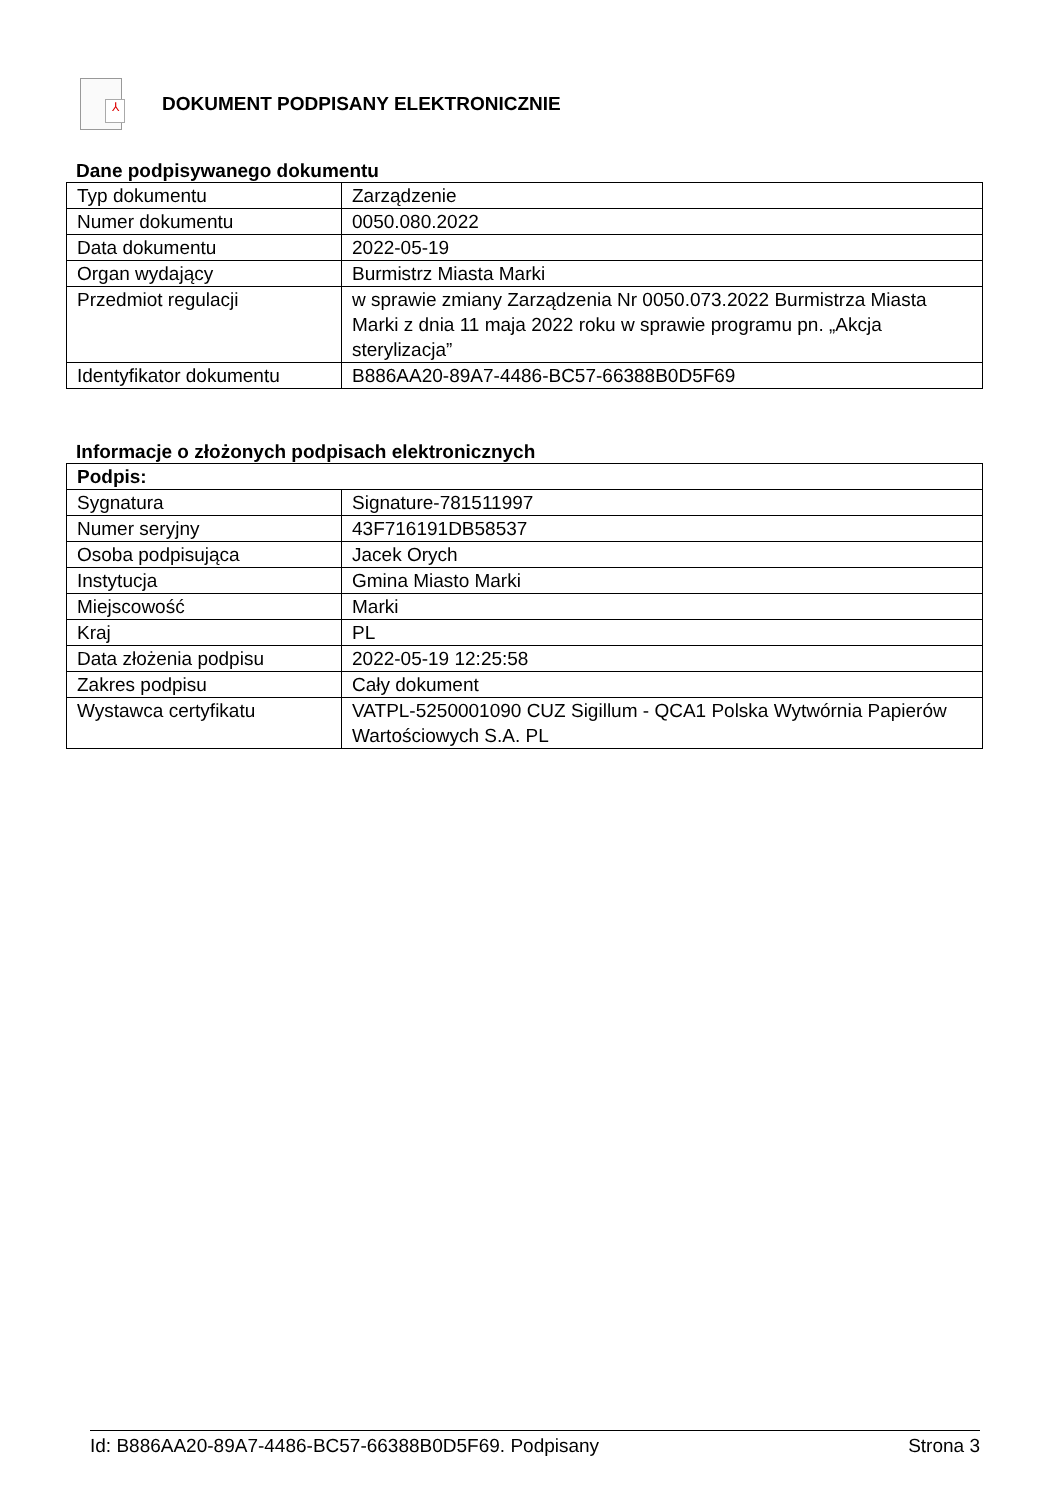⅄
DOKUMENT PODPISANY ELEKTRONICZNIE
Dane podpisywanego dokumentu
| Typ dokumentu | Zarządzenie |
| Numer dokumentu | 0050.080.2022 |
| Data dokumentu | 2022-05-19 |
| Organ wydający | Burmistrz Miasta Marki |
| Przedmiot regulacji | w sprawie zmiany Zarządzenia Nr 0050.073.2022 Burmistrza Miasta Marki z dnia 11 maja 2022 roku w sprawie programu pn. „Akcja sterylizacja” |
| Identyfikator dokumentu | B886AA20-89A7-4486-BC57-66388B0D5F69 |
Informacje o złożonych podpisach elektronicznych
| Podpis: | |
| Sygnatura | Signature-781511997 |
| Numer seryjny | 43F716191DB58537 |
| Osoba podpisująca | Jacek Orych |
| Instytucja | Gmina Miasto Marki |
| Miejscowość | Marki |
| Kraj | PL |
| Data złożenia podpisu | 2022-05-19 12:25:58 |
| Zakres podpisu | Cały dokument |
| Wystawca certyfikatu | VATPL-5250001090 CUZ Sigillum - QCA1 Polska Wytwórnia Papierów Wartościowych S.A. PL |
Id: B886AA20-89A7-4486-BC57-66388B0D5F69. Podpisany Strona 3